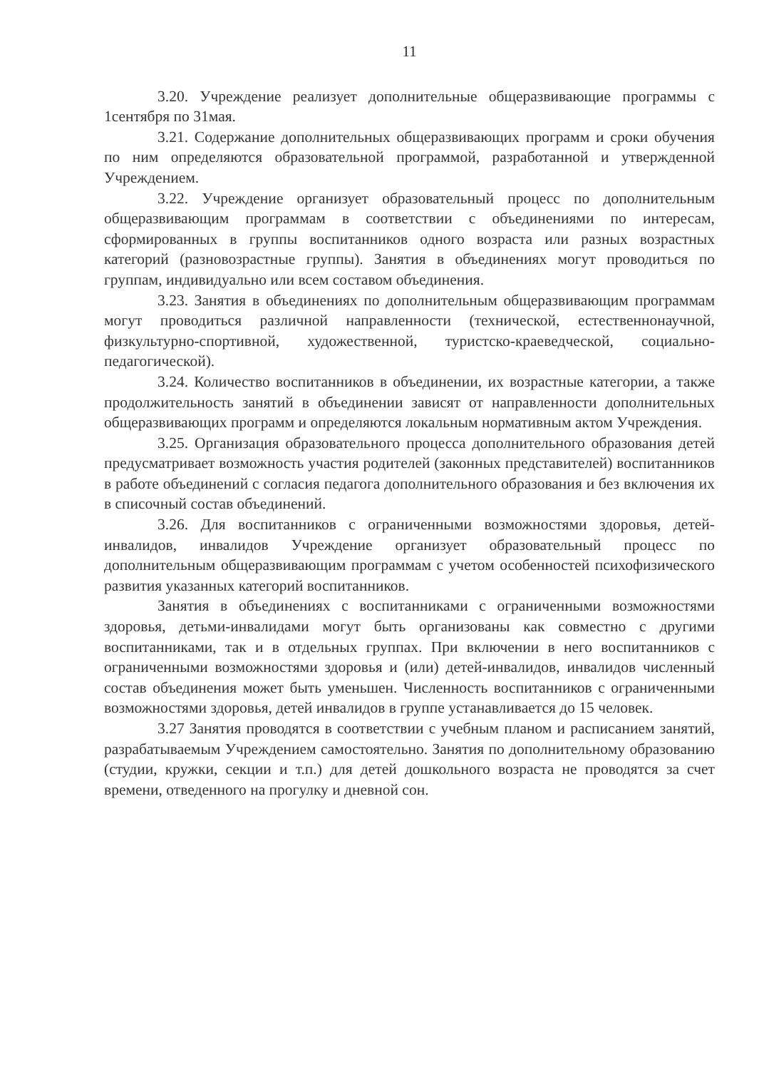11
3.20. Учреждение реализует дополнительные общеразвивающие программы с 1сентября по 31мая.
3.21. Содержание дополнительных общеразвивающих программ и сроки обучения по ним определяются образовательной программой, разработанной и утвержденной Учреждением.
3.22. Учреждение организует образовательный процесс по дополнительным общеразвивающим программам в соответствии с объединениями по интересам, сформированных в группы воспитанников одного возраста или разных возрастных категорий (разновозрастные группы). Занятия в объединениях могут проводиться по группам, индивидуально или всем составом объединения.
3.23. Занятия в объединениях по дополнительным общеразвивающим программам могут проводиться различной направленности (технической, естественнонаучной, физкультурно-спортивной, художественной, туристско-краеведческой, социально-педагогической).
3.24. Количество воспитанников в объединении, их возрастные категории, а также продолжительность занятий в объединении зависят от направленности дополнительных общеразвивающих программ и определяются локальным нормативным актом Учреждения.
3.25. Организация образовательного процесса дополнительного образования детей предусматривает возможность участия родителей (законных представителей) воспитанников в работе объединений с согласия педагога дополнительного образования и без включения их в списочный состав объединений.
3.26. Для воспитанников с ограниченными возможностями здоровья, детей-инвалидов, инвалидов Учреждение организует образовательный процесс по дополнительным общеразвивающим программам с учетом особенностей психофизического развития указанных категорий воспитанников.
Занятия в объединениях с воспитанниками с ограниченными возможностями здоровья, детьми-инвалидами могут быть организованы как совместно с другими воспитанниками, так и в отдельных группах. При включении в него воспитанников с ограниченными возможностями здоровья и (или) детей-инвалидов, инвалидов численный состав объединения может быть уменьшен. Численность воспитанников с ограниченными возможностями здоровья, детей инвалидов в группе устанавливается до 15 человек.
3.27 Занятия проводятся в соответствии с учебным планом и расписанием занятий, разрабатываемым Учреждением самостоятельно. Занятия по дополнительному образованию (студии, кружки, секции и т.п.) для детей дошкольного возраста не проводятся за счет времени, отведенного на прогулку и дневной сон.